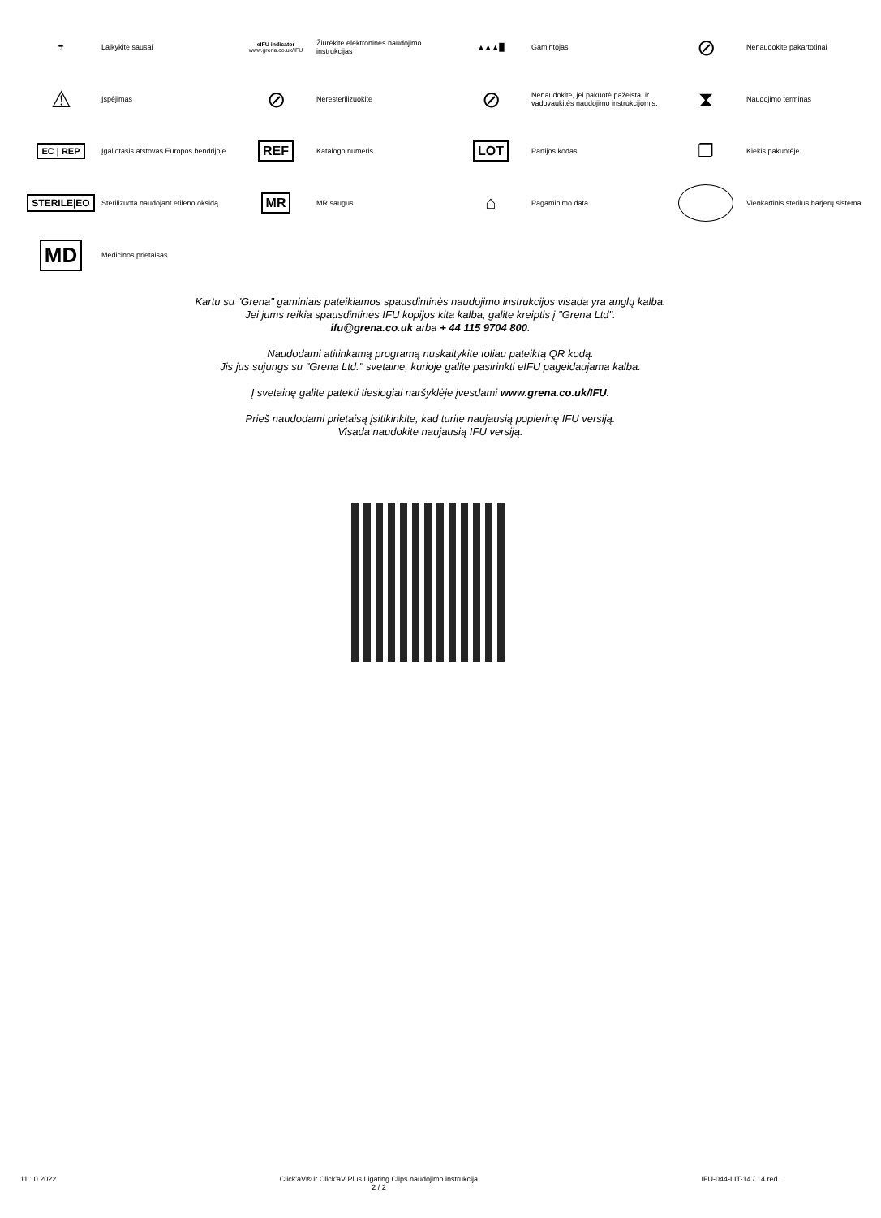☂
Laikykite sausai
eIFU indicator
www.grena.co.uk/IFU
Žiūrėkite elektronines naudojimo instrukcijas
▲▲▲█
Gamintojas
⊘
Nenaudokite pakartotinai
⚠
Įspėjimas
⊘
Neresterilizuokite
⊘
Nenaudokite, jei pakuotė pažeista, ir vadovaukitės naudojimo instrukcijomis.
⧗
Naudojimo terminas
EC | REP
Įgaliotasis atstovas Europos bendrijoje
REF
Katalogo numeris
LOT
Partijos kodas
❐
Kiekis pakuotėje
STERILE|EO
Sterilizuota naudojant etileno oksidą
MR
MR saugus
⌂
Pagaminimo data
Vienkartinis sterilus barjerų sistema
MD
Medicinos prietaisas
Kartu su "Grena" gaminiais pateikiamos spausdintinės naudojimo instrukcijos visada yra anglų kalba.
Jei jums reikia spausdintinės IFU kopijos kita kalba, galite kreiptis į "Grena Ltd".
ifu@grena.co.uk arba + 44 115 9704 800.
Naudodami atitinkamą programą nuskaitykite toliau pateiktą QR kodą.
Jis jus sujungs su "Grena Ltd." svetaine, kurioje galite pasirinkti eIFU pageidaujama kalba.
Į svetainę galite patekti tiesiogiai naršyklėje įvesdami www.grena.co.uk/IFU.
Prieš naudodami prietaisą įsitikinkite, kad turite naujausią popierinę IFU versiją.
Visada naudokite naujausią IFU versiją.
11.10.2022 Click'aV® ir Click'aV Plus Ligating Clips naudojimo instrukcija
2 / 2 IFU-044-LIT-14 / 14 red.